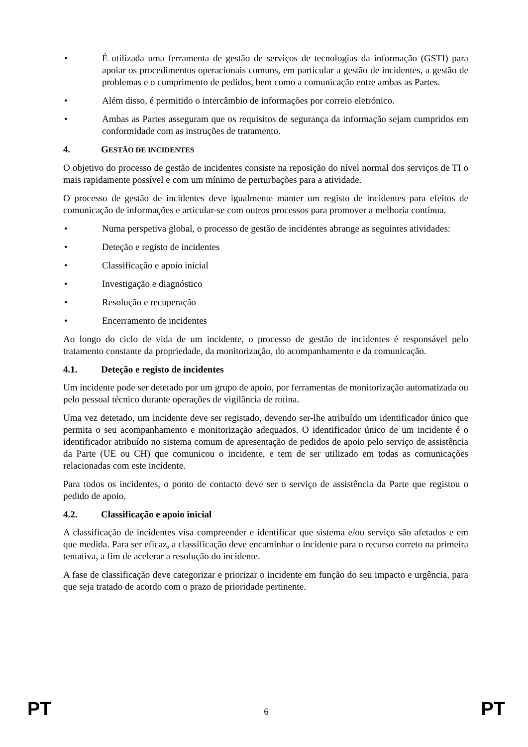• É utilizada uma ferramenta de gestão de serviços de tecnologias da informação (GSTI) para apoiar os procedimentos operacionais comuns, em particular a gestão de incidentes, a gestão de problemas e o cumprimento de pedidos, bem como a comunicação entre ambas as Partes.
• Além disso, é permitido o intercâmbio de informações por correio eletrónico.
• Ambas as Partes asseguram que os requisitos de segurança da informação sejam cumpridos em conformidade com as instruções de tratamento.
4. GESTÃO DE INCIDENTES
O objetivo do processo de gestão de incidentes consiste na reposição do nível normal dos serviços de TI o mais rapidamente possível e com um mínimo de perturbações para a atividade.
O processo de gestão de incidentes deve igualmente manter um registo de incidentes para efeitos de comunicação de informações e articular-se com outros processos para promover a melhoria contínua.
• Numa perspetiva global, o processo de gestão de incidentes abrange as seguintes atividades:
• Deteção e registo de incidentes
• Classificação e apoio inicial
• Investigação e diagnóstico
• Resolução e recuperação
• Encerramento de incidentes
Ao longo do ciclo de vida de um incidente, o processo de gestão de incidentes é responsável pelo tratamento constante da propriedade, da monitorização, do acompanhamento e da comunicação.
4.1. Deteção e registo de incidentes
Um incidente pode ser detetado por um grupo de apoio, por ferramentas de monitorização automatizada ou pelo pessoal técnico durante operações de vigilância de rotina.
Uma vez detetado, um incidente deve ser registado, devendo ser-lhe atribuído um identificador único que permita o seu acompanhamento e monitorização adequados. O identificador único de um incidente é o identificador atribuído no sistema comum de apresentação de pedidos de apoio pelo serviço de assistência da Parte (UE ou CH) que comunicou o incidente, e tem de ser utilizado em todas as comunicações relacionadas com este incidente.
Para todos os incidentes, o ponto de contacto deve ser o serviço de assistência da Parte que registou o pedido de apoio.
4.2. Classificação e apoio inicial
A classificação de incidentes visa compreender e identificar que sistema e/ou serviço são afetados e em que medida. Para ser eficaz, a classificação deve encaminhar o incidente para o recurso correto na primeira tentativa, a fim de acelerar a resolução do incidente.
A fase de classificação deve categorizar e priorizar o incidente em função do seu impacto e urgência, para que seja tratado de acordo com o prazo de prioridade pertinente.
PT 6 PT